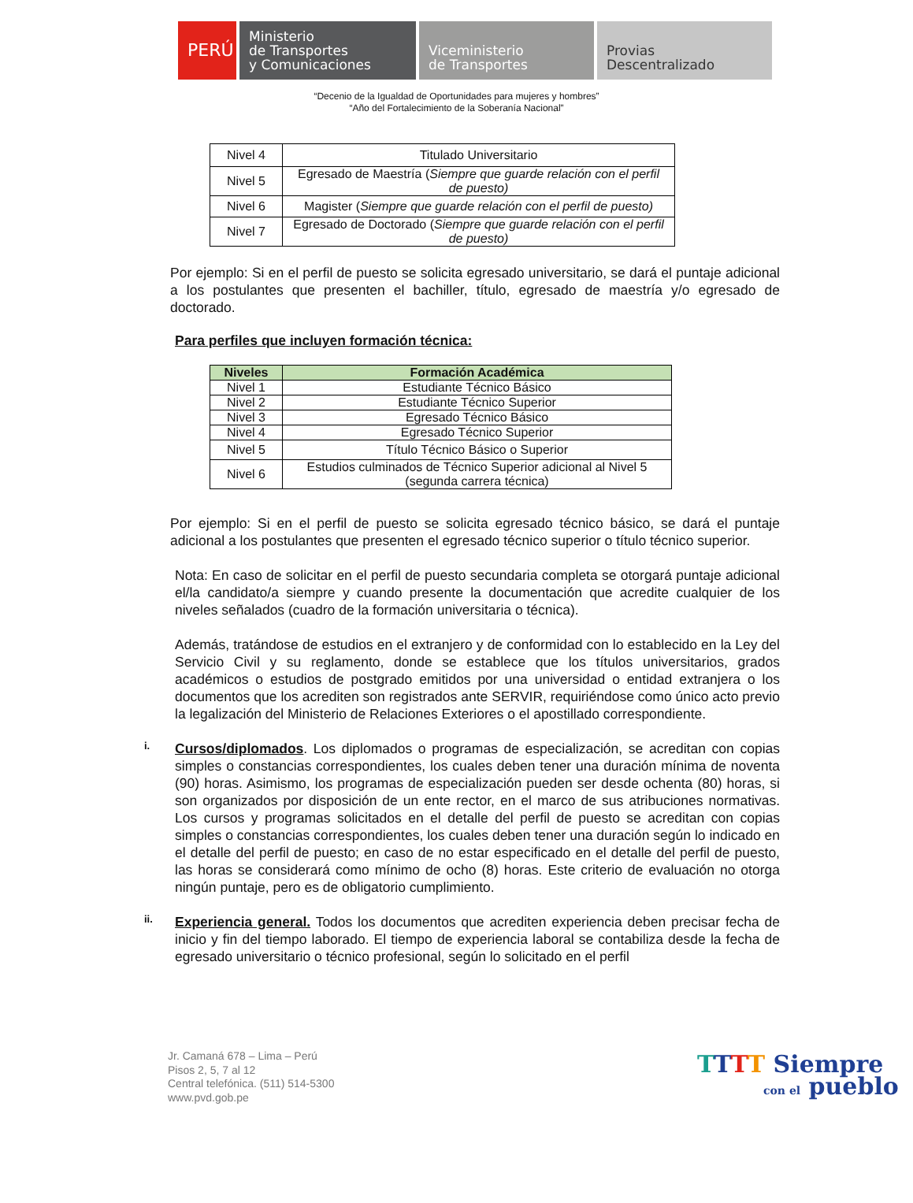PERÚ
Ministerio
de Transportes
y Comunicaciones
Viceministerio
de Transportes
Provias
Descentralizado
“Decenio de la Igualdad de Oportunidades para mujeres y hombres”
“Año del Fortalecimiento de la Soberanía Nacional”
| Nivel 4 | Titulado Universitario |
| Nivel 5 | Egresado de Maestría ( Siempre que guarde relación con el perfil de puesto) |
| Nivel 6 | Magister ( Siempre que guarde relación con el perfil de puesto) |
| Nivel 7 | Egresado de Doctorado ( Siempre que guarde relación con el perfil de puesto) |
Por ejemplo: Si en el perfil de puesto se solicita egresado universitario, se dará el puntaje adicional a los postulantes que presenten el bachiller, título, egresado de maestría y/o egresado de doctorado.
Para perfiles que incluyen formación técnica:
| Niveles | Formación Académica |
| --- | --- |
| Nivel 1 | Estudiante Técnico Básico |
| Nivel 2 | Estudiante Técnico Superior |
| Nivel 3 | Egresado Técnico Básico |
| Nivel 4 | Egresado Técnico Superior |
| Nivel 5 | Título Técnico Básico o Superior |
| Nivel 6 | Estudios culminados de Técnico Superior adicional al Nivel 5 (segunda carrera técnica) |
Por ejemplo: Si en el perfil de puesto se solicita egresado técnico básico, se dará el puntaje adicional a los postulantes que presenten el egresado técnico superior o título técnico superior.
Nota: En caso de solicitar en el perfil de puesto secundaria completa se otorgará puntaje adicional el/la candidato/a siempre y cuando presente la documentación que acredite cualquier de los niveles señalados (cuadro de la formación universitaria o técnica).
Además, tratándose de estudios en el extranjero y de conformidad con lo establecido en la Ley del Servicio Civil y su reglamento, donde se establece que los títulos universitarios, grados académicos o estudios de postgrado emitidos por una universidad o entidad extranjera o los documentos que los acrediten son registrados ante SERVIR, requiriéndose como único acto previo la legalización del Ministerio de Relaciones Exteriores o el apostillado correspondiente.
i.
Cursos/diplomados. Los diplomados o programas de especialización, se acreditan con copias simples o constancias correspondientes, los cuales deben tener una duración mínima de noventa (90) horas. Asimismo, los programas de especialización pueden ser desde ochenta (80) horas, si son organizados por disposición de un ente rector, en el marco de sus atribuciones normativas. Los cursos y programas solicitados en el detalle del perfil de puesto se acreditan con copias simples o constancias correspondientes, los cuales deben tener una duración según lo indicado en el detalle del perfil de puesto; en caso de no estar especificado en el detalle del perfil de puesto, las horas se considerará como mínimo de ocho (8) horas. Este criterio de evaluación no otorga ningún puntaje, pero es de obligatorio cumplimiento.
ii.
Experiencia general. Todos los documentos que acrediten experiencia deben precisar fecha de inicio y fin del tiempo laborado. El tiempo de experiencia laboral se contabiliza desde la fecha de egresado universitario o técnico profesional, según lo solicitado en el perfil
Jr. Camaná 678 – Lima – Perú
Pisos 2, 5, 7 al 12
Central telefónica. (511) 514-5300
www.pvd.gob.pe
TTTT Siempre
con el pueblo